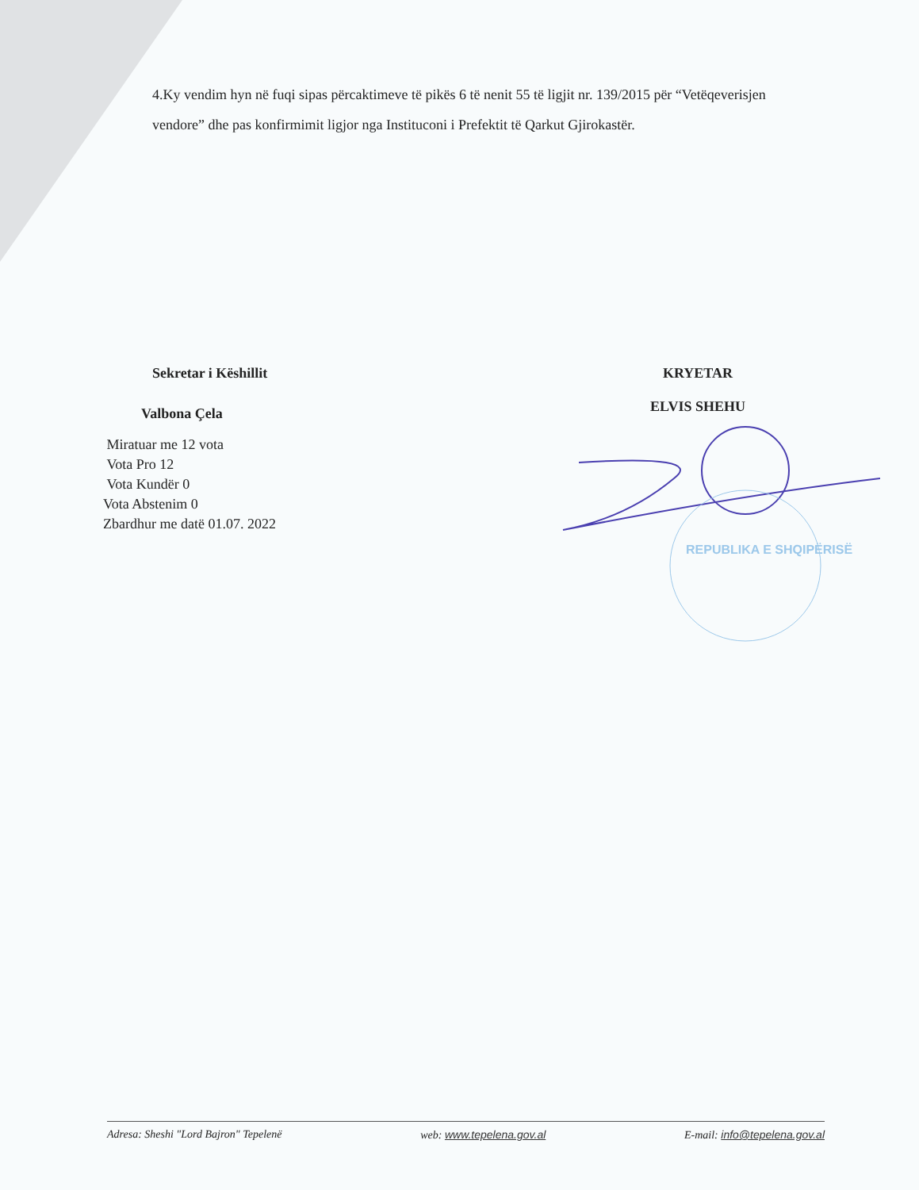4.Ky vendim hyn në fuqi sipas përcaktimeve të pikës 6 të nenit 55 të ligjit nr. 139/2015 për “Vetëqeverisjen vendore” dhe pas konfirmimit ligjor nga Instituconi i Prefektit të Qarkut Gjirokastër.
Sekretar i Këshillit
Valbona Çela
Miratuar me 12 vota
Vota Pro 12
Vota Kundër 0
Vota Abstenim 0
Zbardhur me datë 01.07. 2022
KRYETAR
ELVIS SHEHU
REPUBLIKA E SHQIPËRISË
Adresa: Sheshi "Lord Bajron" Tepelenë web: www.tepelena.gov.al E-mail: info@tepelena.gov.al